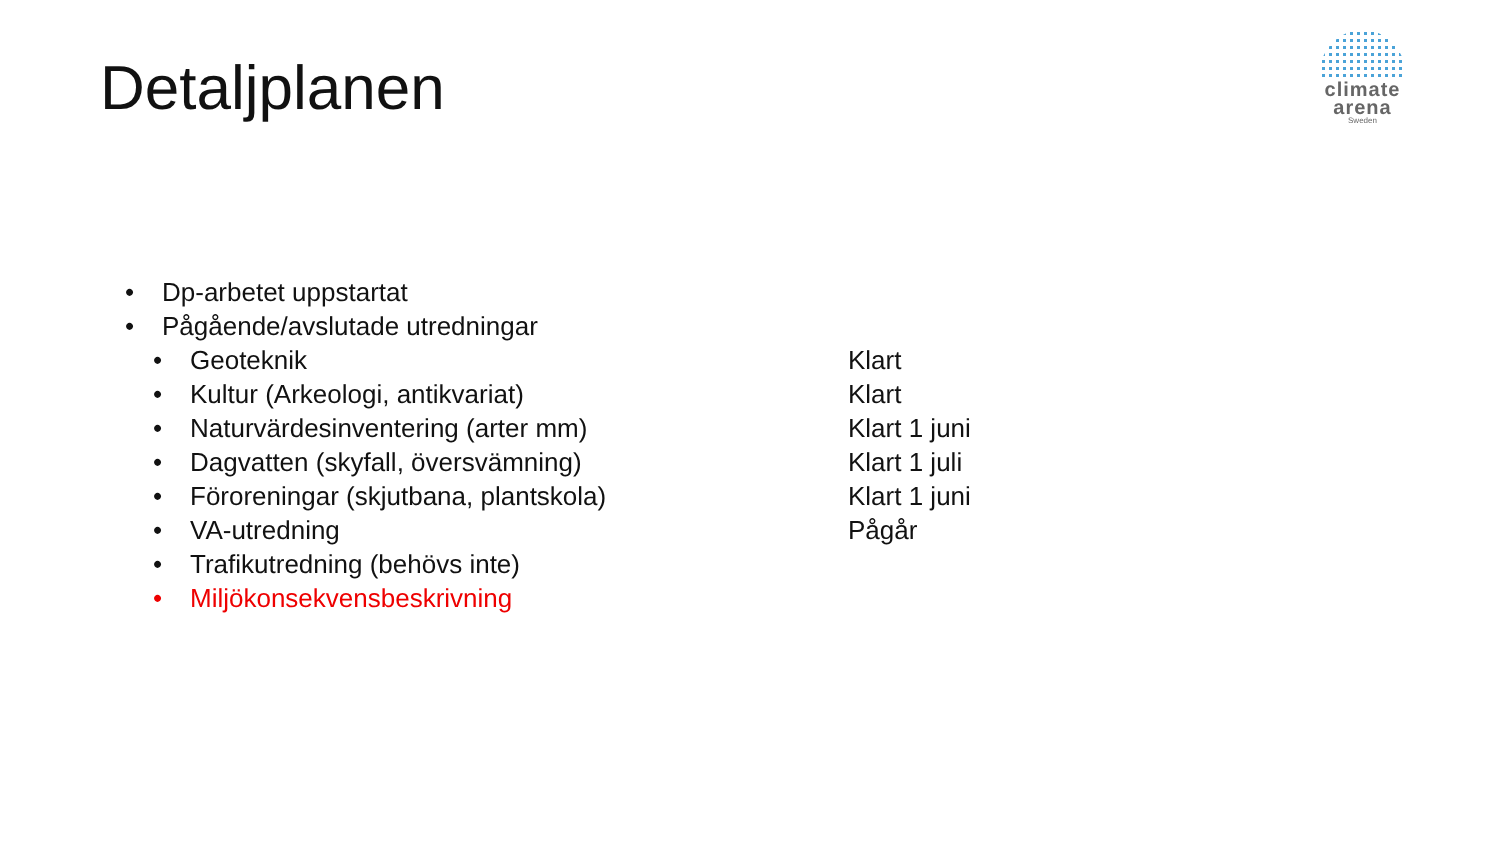Detaljplanen
climate
arena
Sweden
• Dp-arbetet uppstartat
• Pågående/avslutade utredningar
• Geoteknik Klart
• Kultur (Arkeologi, antikvariat) Klart
• Naturvärdesinventering (arter mm) Klart 1 juni
• Dagvatten (skyfall, översvämning) Klart 1 juli
• Föroreningar (skjutbana, plantskola) Klart 1 juni
• VA-utredning Pågår
• Trafikutredning (behövs inte)
• Miljökonsekvensbeskrivning